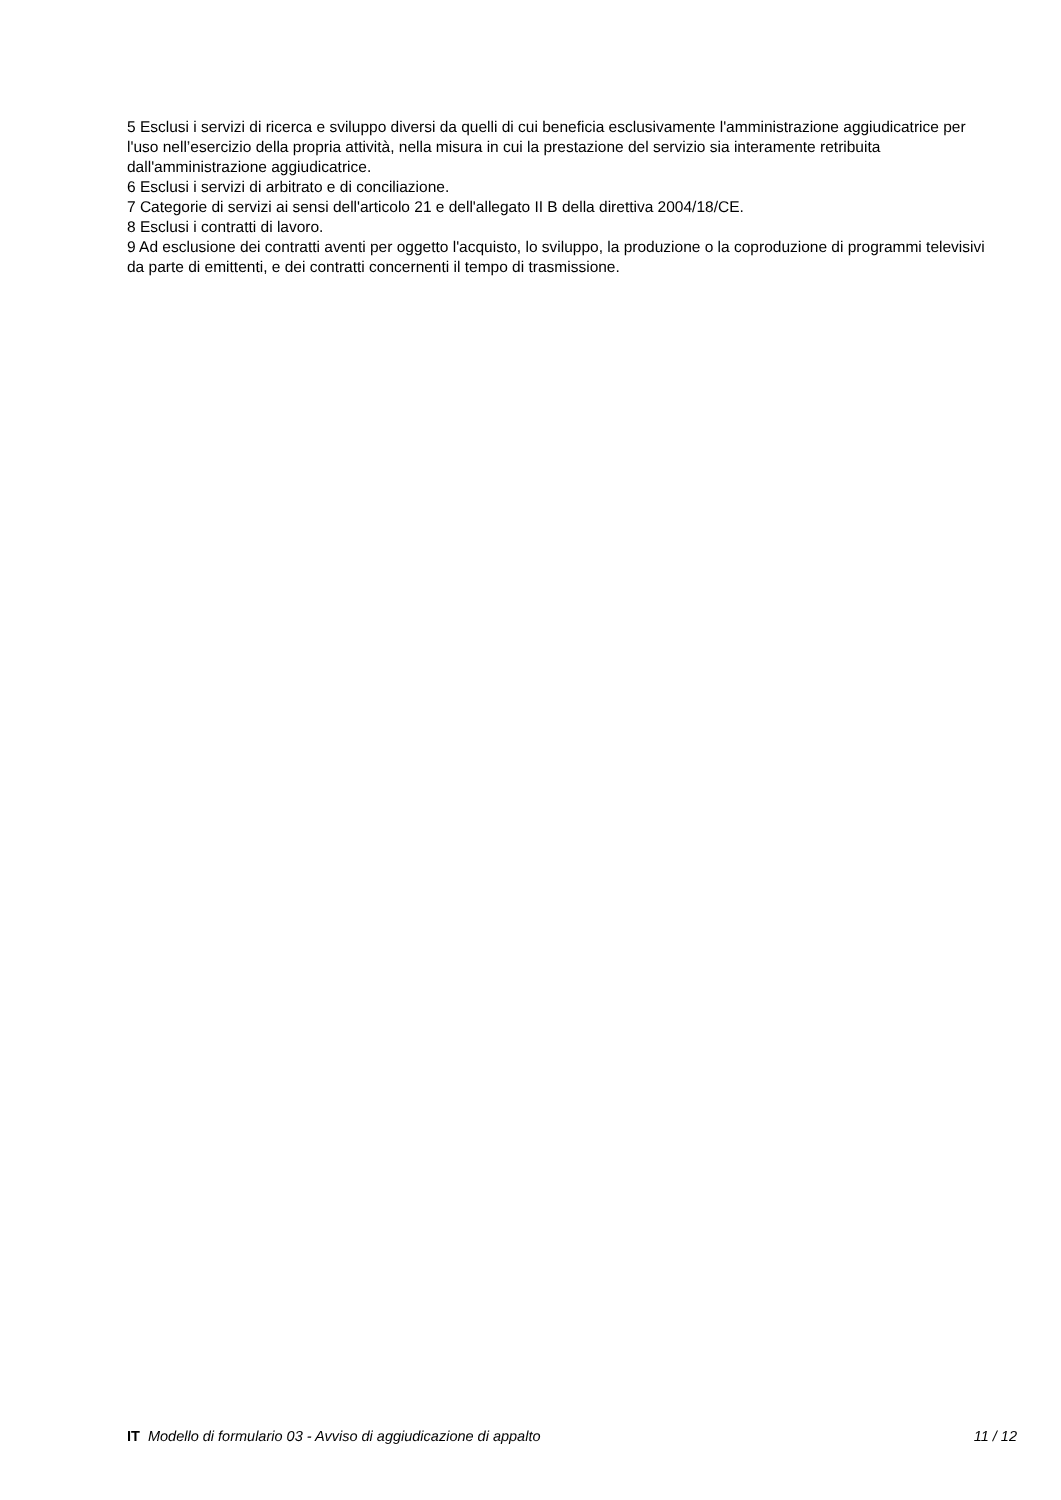5 Esclusi i servizi di ricerca e sviluppo diversi da quelli di cui beneficia esclusivamente l'amministrazione aggiudicatrice per l'uso nell’esercizio della propria attività, nella misura in cui la prestazione del servizio sia interamente retribuita dall'amministrazione aggiudicatrice.
6 Esclusi i servizi di arbitrato e di conciliazione.
7 Categorie di servizi ai sensi dell'articolo 21 e dell'allegato II B della direttiva 2004/18/CE.
8 Esclusi i contratti di lavoro.
9 Ad esclusione dei contratti aventi per oggetto l'acquisto, lo sviluppo, la produzione o la coproduzione di programmi televisivi da parte di emittenti, e dei contratti concernenti il tempo di trasmissione.
IT Modello di formulario 03 - Avviso di aggiudicazione di appalto 11 / 12